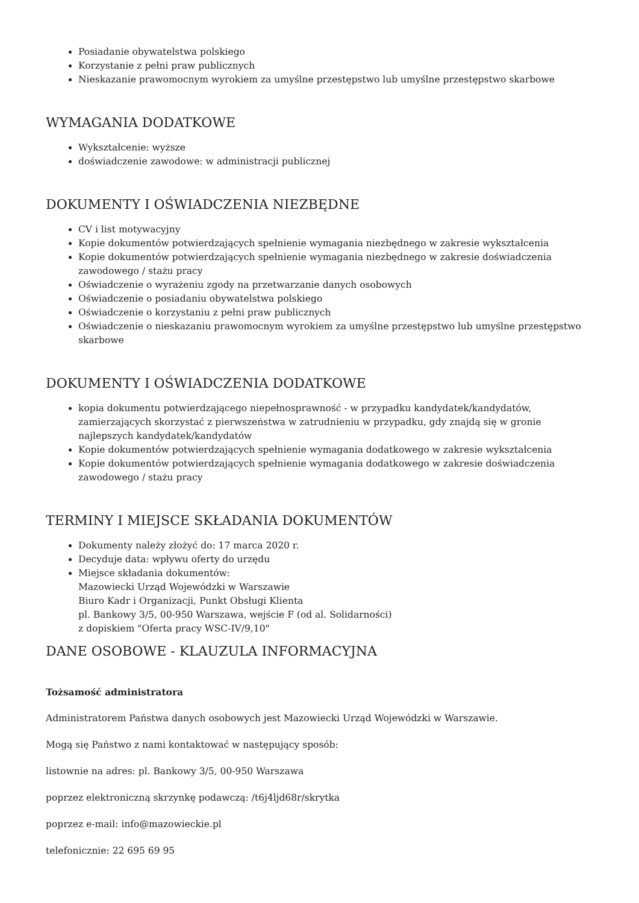Posiadanie obywatelstwa polskiego
Korzystanie z pełni praw publicznych
Nieskazanie prawomocnym wyrokiem za umyślne przestępstwo lub umyślne przestępstwo skarbowe
WYMAGANIA DODATKOWE
Wykształcenie: wyższe
doświadczenie zawodowe: w administracji publicznej
DOKUMENTY I OŚWIADCZENIA NIEZBĘDNE
CV i list motywacyjny
Kopie dokumentów potwierdzających spełnienie wymagania niezbędnego w zakresie wykształcenia
Kopie dokumentów potwierdzających spełnienie wymagania niezbędnego w zakresie doświadczenia zawodowego / stażu pracy
Oświadczenie o wyrażeniu zgody na przetwarzanie danych osobowych
Oświadczenie o posiadaniu obywatelstwa polskiego
Oświadczenie o korzystaniu z pełni praw publicznych
Oświadczenie o nieskazaniu prawomocnym wyrokiem za umyślne przestępstwo lub umyślne przestępstwo skarbowe
DOKUMENTY I OŚWIADCZENIA DODATKOWE
kopia dokumentu potwierdzającego niepełnosprawność - w przypadku kandydatek/kandydatów, zamierzających skorzystać z pierwszeństwa w zatrudnieniu w przypadku, gdy znajdą się w gronie najlepszych kandydatek/kandydatów
Kopie dokumentów potwierdzających spełnienie wymagania dodatkowego w zakresie wykształcenia
Kopie dokumentów potwierdzających spełnienie wymagania dodatkowego w zakresie doświadczenia zawodowego / stażu pracy
TERMINY I MIEJSCE SKŁADANIA DOKUMENTÓW
Dokumenty należy złożyć do: 17 marca 2020 r.
Decyduje data: wpływu oferty do urzędu
Miejsce składania dokumentów:
Mazowiecki Urząd Wojewódzki w Warszawie
Biuro Kadr i Organizacji, Punkt Obsługi Klienta
pl. Bankowy 3/5, 00-950 Warszawa, wejście F (od al. Solidarności)
z dopiskiem "Oferta pracy WSC-IV/9,10"
DANE OSOBOWE - KLAUZULA INFORMACYJNA
Tożsamość administratora
Administratorem Państwa danych osobowych jest Mazowiecki Urząd Wojewódzki w Warszawie.
Mogą się Państwo z nami kontaktować w następujący sposób:
listownie na adres: pl. Bankowy 3/5, 00-950 Warszawa
poprzez elektroniczną skrzynkę podawczą: /t6j4ljd68r/skrytka
poprzez e-mail: info@mazowieckie.pl
telefonicznie: 22 695 69 95